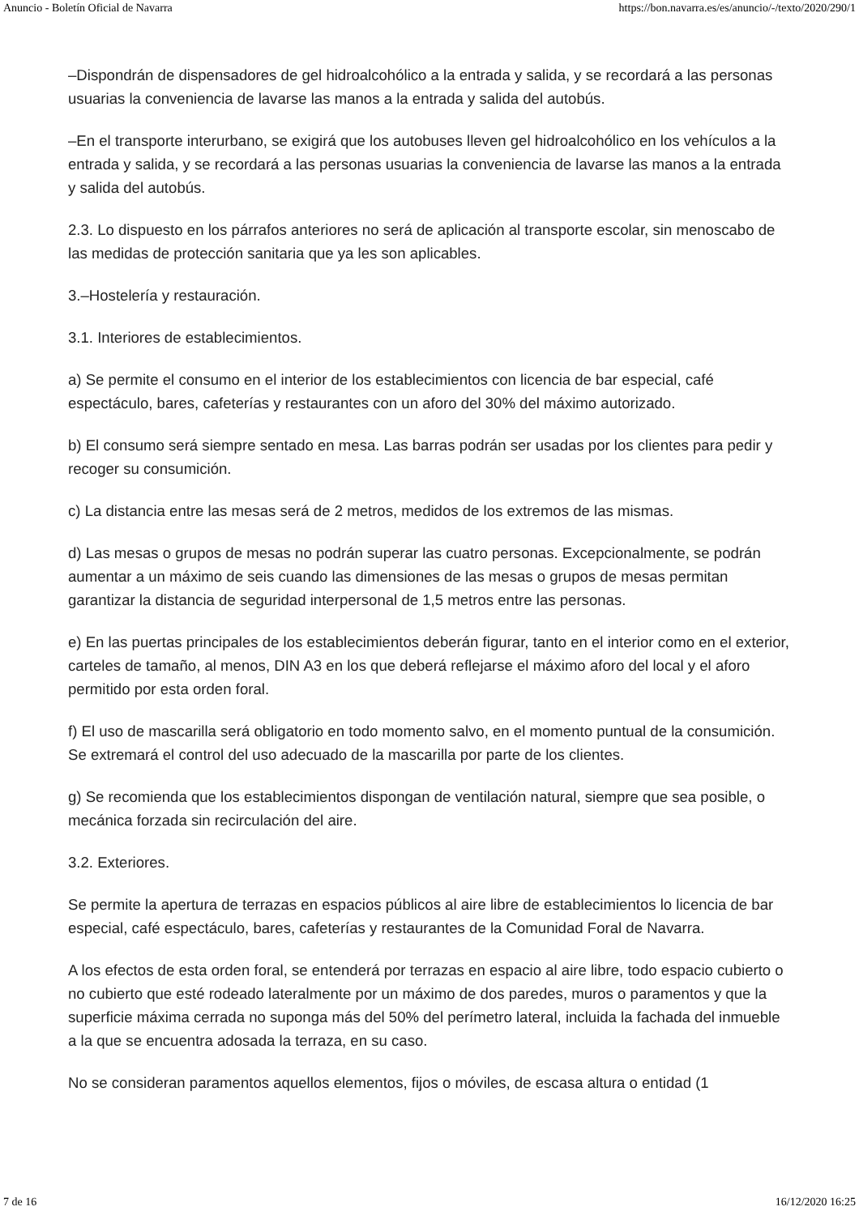Anuncio - Boletín Oficial de Navarra https://bon.navarra.es/es/anuncio/-/texto/2020/290/1
–Dispondrán de dispensadores de gel hidroalcohólico a la entrada y salida, y se recordará a las personas usuarias la conveniencia de lavarse las manos a la entrada y salida del autobús.
–En el transporte interurbano, se exigirá que los autobuses lleven gel hidroalcohólico en los vehículos a la entrada y salida, y se recordará a las personas usuarias la conveniencia de lavarse las manos a la entrada y salida del autobús.
2.3. Lo dispuesto en los párrafos anteriores no será de aplicación al transporte escolar, sin menoscabo de las medidas de protección sanitaria que ya les son aplicables.
3.–Hostelería y restauración.
3.1. Interiores de establecimientos.
a) Se permite el consumo en el interior de los establecimientos con licencia de bar especial, café espectáculo, bares, cafeterías y restaurantes con un aforo del 30% del máximo autorizado.
b) El consumo será siempre sentado en mesa. Las barras podrán ser usadas por los clientes para pedir y recoger su consumición.
c) La distancia entre las mesas será de 2 metros, medidos de los extremos de las mismas.
d) Las mesas o grupos de mesas no podrán superar las cuatro personas. Excepcionalmente, se podrán aumentar a un máximo de seis cuando las dimensiones de las mesas o grupos de mesas permitan garantizar la distancia de seguridad interpersonal de 1,5 metros entre las personas.
e) En las puertas principales de los establecimientos deberán figurar, tanto en el interior como en el exterior, carteles de tamaño, al menos, DIN A3 en los que deberá reflejarse el máximo aforo del local y el aforo permitido por esta orden foral.
f) El uso de mascarilla será obligatorio en todo momento salvo, en el momento puntual de la consumición. Se extremará el control del uso adecuado de la mascarilla por parte de los clientes.
g) Se recomienda que los establecimientos dispongan de ventilación natural, siempre que sea posible, o mecánica forzada sin recirculación del aire.
3.2. Exteriores.
Se permite la apertura de terrazas en espacios públicos al aire libre de establecimientos lo licencia de bar especial, café espectáculo, bares, cafeterías y restaurantes de la Comunidad Foral de Navarra.
A los efectos de esta orden foral, se entenderá por terrazas en espacio al aire libre, todo espacio cubierto o no cubierto que esté rodeado lateralmente por un máximo de dos paredes, muros o paramentos y que la superficie máxima cerrada no suponga más del 50% del perímetro lateral, incluida la fachada del inmueble a la que se encuentra adosada la terraza, en su caso.
No se consideran paramentos aquellos elementos, fijos o móviles, de escasa altura o entidad (1
7 de 16 16/12/2020 16:25